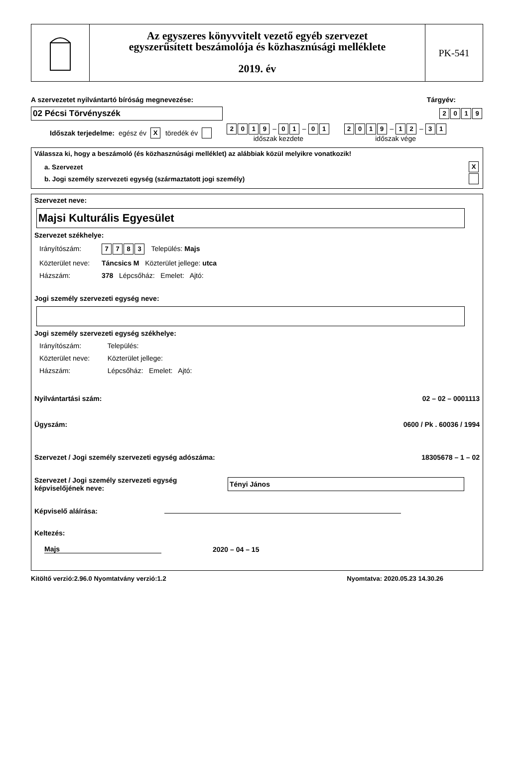Az egyszeres könyvvitelt vezető egyéb szervezet
egyszerűsített beszámolója és közhasznúsági melléklete
2019. év
PK-541
A szervezetet nyilvántartó bíróság megnevezése: Tárgyév:
02 Pécsi Törvényszék
2019
Időszak terjedelme: egész év X töredék év 2019 – 0 1 – 0 1
időszak kezdete 2019 – 1 2 – 3 1
időszak vége
Válassza ki, hogy a beszámoló (és közhasznúsági melléklet) az alábbiak közül melyikre vonatkozik!
a. Szervezet X
b. Jogi személy szervezeti egység (származtatott jogi személy)
Szervezet neve:
Majsi Kulturális Egyesület
Szervezet székhelye:
Irányítószám: 7783 Település: Majs
Közterület neve: Táncsics M Közterület jellege: utca
Házszám: 378 Lépcsőház: Emelet: Ajtó:
Jogi személy szervezeti egység neve:
Jogi személy szervezeti egység székhelye:
Irányítószám: Település:
Közterület neve: Közterület jellege:
Házszám: Lépcsőház: Emelet: Ajtó:
Nyilvántartási szám: 02 – 02 – 0001113
Ügyszám: 0600 / Pk . 60036 / 1994
Szervezet / Jogi személy szervezeti egység adószáma: 18305678 – 1 – 02
Szervezet / Jogi személy szervezeti egység képviselőjének neve: Tényi János
Képviselő aláírása:
Keltezés:
Majs 2020 – 04 – 15
Kitöltő verzió:2.96.0 Nyomtatvány verzió:1.2 Nyomtatva: 2020.05.23 14.30.26